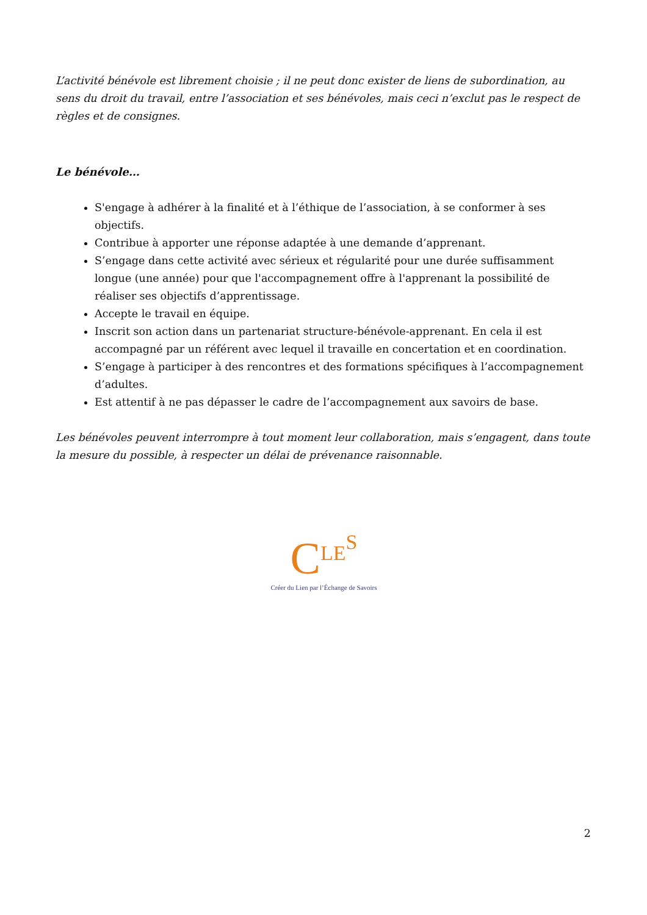L’activité bénévole est librement choisie ; il ne peut donc exister de liens de subordination, au sens du droit du travail, entre l’association et ses bénévoles, mais ceci n’exclut pas le respect de règles et de consignes.
Le bénévole…
S'engage à adhérer à la finalité et à l’éthique de l’association, à se conformer à ses objectifs.
Contribue à apporter une réponse adaptée à une demande d’apprenant.
S’engage dans cette activité avec sérieux et régularité pour une durée suffisamment longue (une année) pour que l'accompagnement offre à l'apprenant la possibilité de réaliser ses objectifs d’apprentissage.
Accepte le travail en équipe.
Inscrit son action dans un partenariat structure-bénévole-apprenant. En cela il est accompagné par un référent avec lequel il travaille en concertation et en coordination.
S’engage à participer à des rencontres et des formations spécifiques à l’accompagnement d’adultes.
Est attentif à ne pas dépasser le cadre de l’accompagnement aux savoirs de base.
Les bénévoles peuvent interrompre à tout moment leur collaboration, mais s’engagent, dans toute la mesure du possible, à respecter un délai de prévenance raisonnable.
CLE<sup>S</sup>
Créer du Lien par l’Échange de Savoirs
2